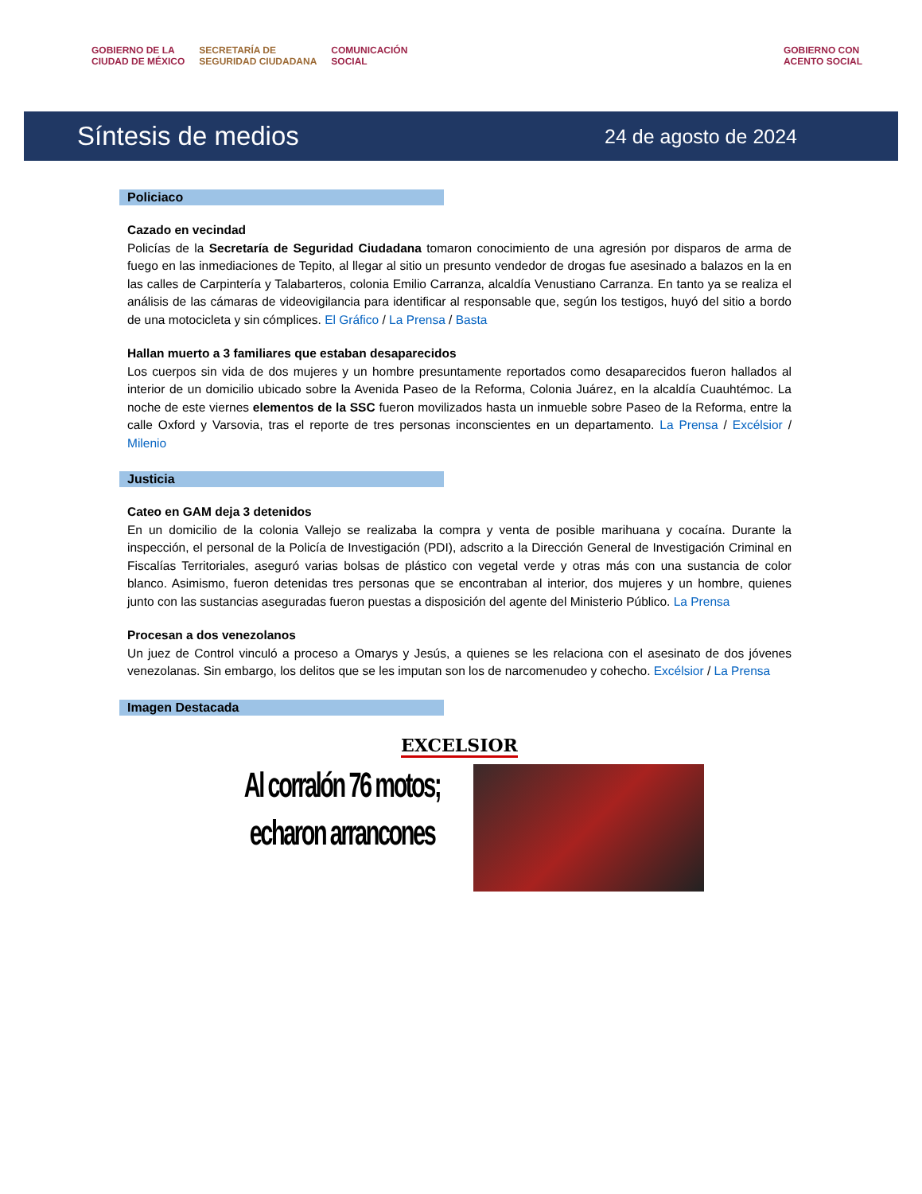GOBIERNO DE LA
CIUDAD DE MÉXICO SECRETARÍA DE
SEGURIDAD CIUDADANA COMUNICACIÓN
SOCIAL GOBIERNO CON
ACENTO SOCIAL
Síntesis de medios 24 de agosto de 2024
Policiaco
Cazado en vecindad
Policías de la Secretaría de Seguridad Ciudadana tomaron conocimiento de una agresión por disparos de arma de fuego en las inmediaciones de Tepito, al llegar al sitio un presunto vendedor de drogas fue asesinado a balazos en la en las calles de Carpintería y Talabarteros, colonia Emilio Carranza, alcaldía Venustiano Carranza. En tanto ya se realiza el análisis de las cámaras de videovigilancia para identificar al responsable que, según los testigos, huyó del sitio a bordo de una motocicleta y sin cómplices. El Gráfico / La Prensa / Basta
Hallan muerto a 3 familiares que estaban desaparecidos
Los cuerpos sin vida de dos mujeres y un hombre presuntamente reportados como desaparecidos fueron hallados al interior de un domicilio ubicado sobre la Avenida Paseo de la Reforma, Colonia Juárez, en la alcaldía Cuauhtémoc. La noche de este viernes elementos de la SSC fueron movilizados hasta un inmueble sobre Paseo de la Reforma, entre la calle Oxford y Varsovia, tras el reporte de tres personas inconscientes en un departamento. La Prensa / Excélsior / Milenio
Justicia
Cateo en GAM deja 3 detenidos
En un domicilio de la colonia Vallejo se realizaba la compra y venta de posible marihuana y cocaína. Durante la inspección, el personal de la Policía de Investigación (PDI), adscrito a la Dirección General de Investigación Criminal en Fiscalías Territoriales, aseguró varias bolsas de plástico con vegetal verde y otras más con una sustancia de color blanco. Asimismo, fueron detenidas tres personas que se encontraban al interior, dos mujeres y un hombre, quienes junto con las sustancias aseguradas fueron puestas a disposición del agente del Ministerio Público. La Prensa
Procesan a dos venezolanos
Un juez de Control vinculó a proceso a Omarys y Jesús, a quienes se les relaciona con el asesinato de dos jóvenes venezolanas. Sin embargo, los delitos que se les imputan son los de narcomenudeo y cohecho. Excélsior / La Prensa
Imagen Destacada
EXCELSIOR
Al corralón 76 motos; echaron arrancones